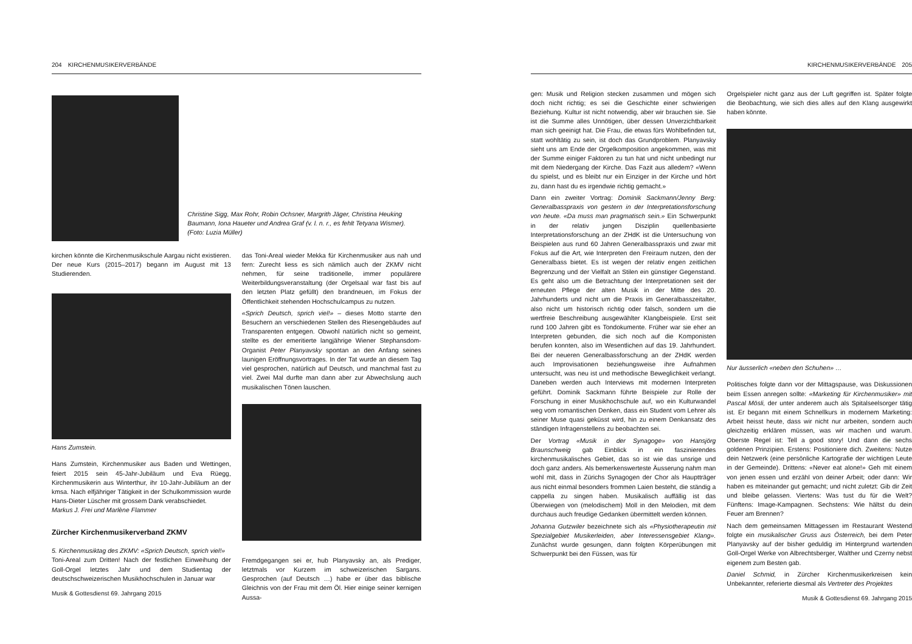204 KIRCHENMUSIKERVERBÄNDE
Christine Sigg, Max Rohr, Robin Ochsner, Margrith Jäger, Christina Heuking Baumann, Iona Haueter und Andrea Graf (v. l. n. r., es fehlt Tetyana Wismer). (Foto: Luzia Müller)
kirchen könnte die Kirchenmusikschule Aargau nicht existieren. Der neue Kurs (2015–2017) begann im August mit 13 Studierenden.
Hans Zumstein.
Hans Zumstein, Kirchenmusiker aus Baden und Wettingen, feiert 2015 sein 45-Jahr-Jubiläum und Eva Rüegg, Kirchenmusikerin aus Winterthur, ihr 10-Jahr-Jubiläum an der kmsa. Nach elfjähriger Tätigkeit in der Schulkommission wurde Hans-Dieter Lüscher mit grossem Dank verabschiedet.
Markus J. Frei und Marlène Flammer
Zürcher Kirchenmusikerverband ZKMV
5. Kirchenmusiktag des ZKMV: «Sprich Deutsch, sprich viel!»
Toni-Areal zum Dritten! Nach der festlichen Einweihung der Goll-Orgel letztes Jahr und dem Studientag der deutschschweizerischen Musikhochschulen in Januar war
Musik & Gottesdienst 69. Jahrgang 2015
das Toni-Areal wieder Mekka für Kirchenmusiker aus nah und fern: Zurecht liess es sich nämlich auch der ZKMV nicht nehmen, für seine traditionelle, immer populärere Weiterbildungsveranstaltung (der Orgelsaal war fast bis auf den letzten Platz gefüllt) den brandneuen, im Fokus der Öffentlichkeit stehenden Hochschulcampus zu nutzen.
«Sprich Deutsch, sprich viel!» – dieses Motto starrte den Besuchern an verschiedenen Stellen des Riesengebäudes auf Transparenten entgegen. Obwohl natürlich nicht so gemeint, stellte es der emeritierte langjährige Wiener Stephansdom-Organist Peter Planyavsky spontan an den Anfang seines launigen Eröffnungsvortrages. In der Tat wurde an diesem Tag viel gesprochen, natürlich auf Deutsch, und manchmal fast zu viel. Zwei Mal durfte man dann aber zur Abwechslung auch musikalischen Tönen lauschen.
Fremdgegangen sei er, hub Planyavsky an, als Prediger, letztmals vor Kurzem im schweizerischen Sargans. Gesprochen (auf Deutsch …) habe er über das biblische Gleichnis von der Frau mit dem Öl. Hier einige seiner kernigen Aussa-
KIRCHENMUSIKERVERBÄNDE 205
gen: Musik und Religion stecken zusammen und mögen sich doch nicht richtig; es sei die Geschichte einer schwierigen Beziehung. Kultur ist nicht notwendig, aber wir brauchen sie. Sie ist die Summe alles Unnötigen, über dessen Unverzichtbarkeit man sich geeinigt hat. Die Frau, die etwas fürs Wohlbefinden tut, statt wohltätig zu sein, ist doch das Grundproblem. Planyavsky sieht uns am Ende der Orgelkomposition angekommen, was mit der Summe einiger Faktoren zu tun hat und nicht unbedingt nur mit dem Niedergang der Kirche. Das Fazit aus alledem? «Wenn du spielst, und es bleibt nur ein Einziger in der Kirche und hört zu, dann hast du es irgendwie richtig gemacht.»
Dann ein zweiter Vortrag: Dominik Sackmann/Jenny Berg: Generalbasspraxis von gestern in der Interpretationsforschung von heute. «Da muss man pragmatisch sein.» Ein Schwerpunkt in der relativ jungen Disziplin quellenbasierte Interpretationsforschung an der ZHdK ist die Untersuchung von Beispielen aus rund 60 Jahren Generalbasspraxis und zwar mit Fokus auf die Art, wie Interpreten den Freiraum nutzen, den der Generalbass bietet. Es ist wegen der relativ engen zeitlichen Begrenzung und der Vielfalt an Stilen ein günstiger Gegenstand. Es geht also um die Betrachtung der Interpretationen seit der erneuten Pflege der alten Musik in der Mitte des 20. Jahrhunderts und nicht um die Praxis im Generalbasszeitalter, also nicht um historisch richtig oder falsch, sondern um die wertfreie Beschreibung ausgewählter Klangbeispiele. Erst seit rund 100 Jahren gibt es Tondokumente. Früher war sie eher an Interpreten gebunden, die sich noch auf die Komponisten berufen konnten, also im Wesentlichen auf das 19. Jahrhundert. Bei der neueren Generalbassforschung an der ZHdK werden auch Improvisationen beziehungsweise ihre Aufnahmen untersucht, was neu ist und methodische Beweglichkeit verlangt. Daneben werden auch Interviews mit modernen Interpreten geführt. Dominik Sackmann führte Beispiele zur Rolle der Forschung in einer Musikhochschule auf, wo ein Kulturwandel weg vom romantischen Denken, dass ein Student vom Lehrer als seiner Muse quasi geküsst wird, hin zu einem Denkansatz des ständigen Infragenstellens zu beobachten sei.
Der Vortrag «Musik in der Synagoge» von Hansjörg Braunschweig gab Einblick in ein faszinierendes kirchenmusikalisches Gebiet, das so ist wie das unsrige und doch ganz anders. Als bemerkenswerteste Äusserung nahm man wohl mit, dass in Zürichs Synagogen der Chor als Hauptträger aus nicht einmal besonders frommen Laien besteht, die ständig a cappella zu singen haben. Musikalisch auffällig ist das Überwiegen von (melodischem) Moll in den Melodien, mit dem durchaus auch freudige Gedanken übermittelt werden können.
Johanna Gutzwiler bezeichnete sich als «Physiotherapeutin mit Spezialgebiet Musikerleiden, aber Interessensgebiet Klang». Zunächst wurde gesungen, dann folgten Körperübungen mit Schwerpunkt bei den Füssen, was für
Orgelspieler nicht ganz aus der Luft gegriffen ist. Später folgte die Beobachtung, wie sich dies alles auf den Klang ausgewirkt haben könnte.
Nur äusserlich «neben den Schuhen» …
Politisches folgte dann vor der Mittagspause, was Diskussionen beim Essen anregen sollte: «Marketing für Kirchenmusiker» mit Pascal Mösli, der unter anderem auch als Spitalseelsorger tätig ist. Er begann mit einem Schnellkurs in modernem Marketing: Arbeit heisst heute, dass wir nicht nur arbeiten, sondern auch gleichzeitig erklären müssen, was wir machen und warum. Oberste Regel ist: Tell a good story! Und dann die sechs goldenen Prinzipien. Erstens: Positioniere dich. Zweitens: Nutze dein Netzwerk (eine persönliche Kartografie der wichtigen Leute in der Gemeinde). Drittens: «Never eat alone!» Geh mit einem von jenen essen und erzähl von deiner Arbeit; oder dann: Wir haben es miteinander gut gemacht; und nicht zuletzt: Gib dir Zeit und bleibe gelassen. Viertens: Was tust du für die Welt? Fünftens: Image-Kampagnen. Sechstens: Wie hältst du dein Feuer am Brennen?
Nach dem gemeinsamen Mittagessen im Restaurant Westend folgte ein musikalischer Gruss aus Österreich, bei dem Peter Planyavsky auf der bisher geduldig im Hintergrund wartenden Goll-Orgel Werke von Albrechtsberger, Walther und Czerny nebst eigenem zum Besten gab.
Daniel Schmid, in Zürcher Kirchenmusikerkreisen kein Unbekannter, referierte diesmal als Vertreter des Projektes
Musik & Gottesdienst 69. Jahrgang 2015